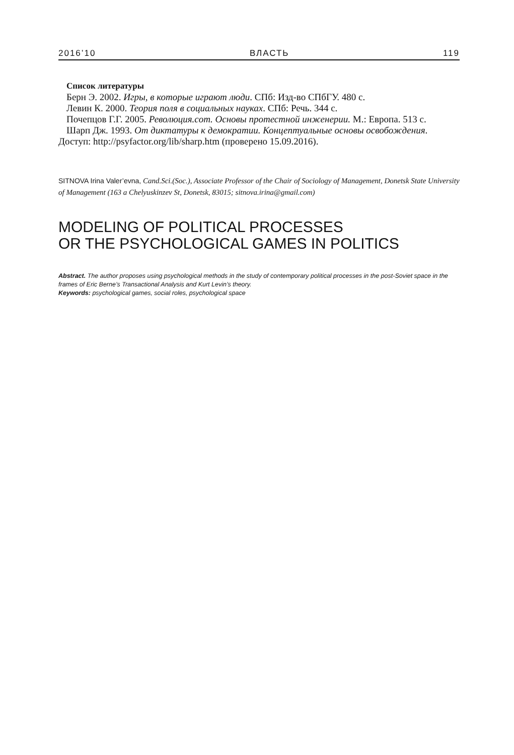2016’10 ВЛАСТЬ 119
Список литературы
Берн Э. 2002. Игры, в которые играют люди. СПб: Изд-во СПбГУ. 480 с.
Левин К. 2000. Теория поля в социальных науках. СПб: Речь. 344 с.
Почепцов Г.Г. 2005. Революция.com. Основы протестной инженерии. М.: Европа. 513 с.
Шарп Дж. 1993. От диктатуры к демократии. Концептуальные основы освобождения. Доступ: http://psyfactor.org/lib/sharp.htm (проверено 15.09.2016).
SITNOVA Irina Valer’evna, Cand.Sci.(Soc.), Associate Professor of the Chair of Sociology of Management, Donetsk State University of Management (163 a Chelyuskinzev St, Donetsk, 83015; sitnova.irina@gmail.com)
MODELING OF POLITICAL PROCESSES
OR THE PSYCHOLOGICAL GAMES IN POLITICS
Abstract. The author proposes using psychological methods in the study of contemporary political processes in the post-Soviet space in the frames of Eric Berne’s Transactional Analysis and Kurt Levin’s theory.
Keywords: psychological games, social roles, psychological space